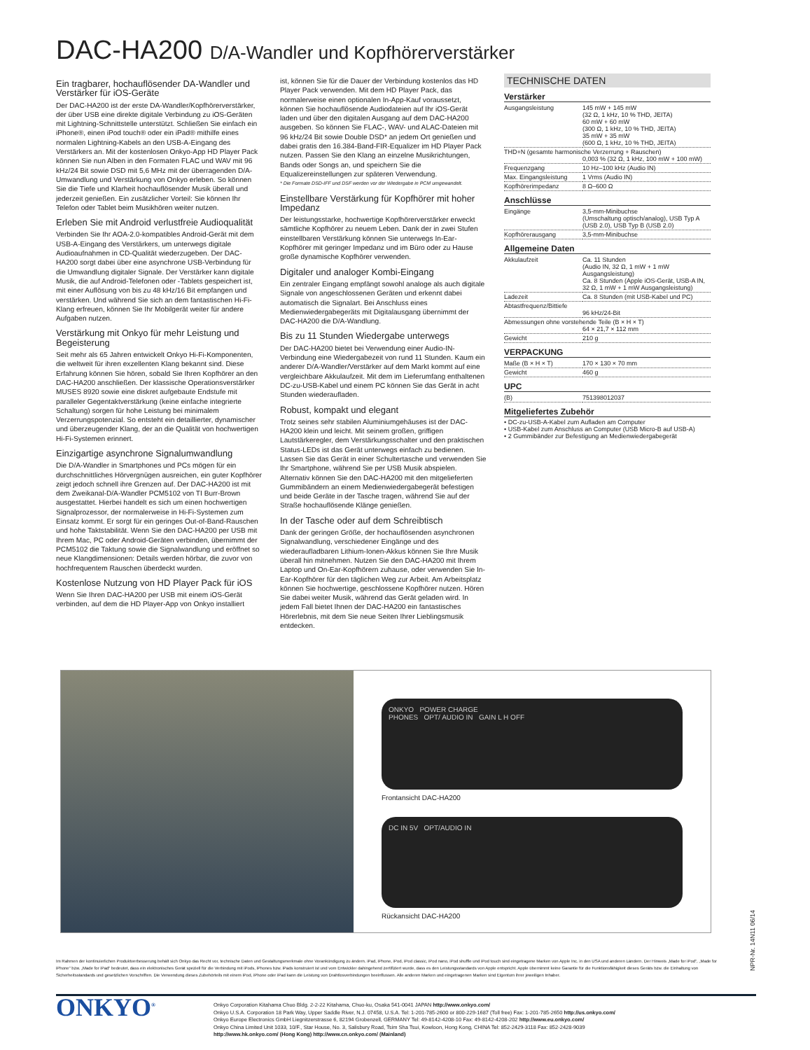DAC-HA200 D/A-Wandler und Kopfhörerverstärker
Ein tragbarer, hochauflösender DA-Wandler und Verstärker für iOS-Geräte
Der DAC-HA200 ist der erste DA-Wandler/Kopfhörerverstärker, der über USB eine direkte digitale Verbindung zu iOS-Geräten mit Lightning-Schnittstelle unterstützt. Schließen Sie einfach ein iPhone®, einen iPod touch® oder ein iPad® mithilfe eines normalen Lightning-Kabels an den USB-A-Eingang des Verstärkers an. Mit der kostenlosen Onkyo-App HD Player Pack können Sie nun Alben in den Formaten FLAC und WAV mit 96 kHz/24 Bit sowie DSD mit 5,6 MHz mit der überragenden D/A-Umwandlung und Verstärkung von Onkyo erleben. So können Sie die Tiefe und Klarheit hochauflösender Musik überall und jederzeit genießen. Ein zusätzlicher Vorteil: Sie können Ihr Telefon oder Tablet beim Musikhören weiter nutzen.
Erleben Sie mit Android verlustfreie Audioqualität
Verbinden Sie Ihr AOA-2.0-kompatibles Android-Gerät mit dem USB-A-Eingang des Verstärkers, um unterwegs digitale Audioaufnahmen in CD-Qualität wiederzugeben. Der DAC-HA200 sorgt dabei über eine asynchrone USB-Verbindung für die Umwandlung digitaler Signale. Der Verstärker kann digitale Musik, die auf Android-Telefonen oder -Tablets gespeichert ist, mit einer Auflösung von bis zu 48 kHz/16 Bit empfangen und verstärken. Und während Sie sich an dem fantastischen Hi-Fi-Klang erfreuen, können Sie Ihr Mobilgerät weiter für andere Aufgaben nutzen.
Verstärkung mit Onkyo für mehr Leistung und Begeisterung
Seit mehr als 65 Jahren entwickelt Onkyo Hi-Fi-Komponenten, die weltweit für ihren exzellenten Klang bekannt sind. Diese Erfahrung können Sie hören, sobald Sie Ihren Kopfhörer an den DAC-HA200 anschließen. Der klassische Operationsverstärker MUSES 8920 sowie eine diskret aufgebaute Endstufe mit paralleler Gegentaktverstärkung (keine einfache integrierte Schaltung) sorgen für hohe Leistung bei minimalem Verzerrungspotenzial. So entsteht ein detaillierter, dynamischer und überzeugender Klang, der an die Qualität von hochwertigen Hi-Fi-Systemen erinnert.
Einzigartige asynchrone Signalumwandlung
Die D/A-Wandler in Smartphones und PCs mögen für ein durchschnittliches Hörvergnügen ausreichen, ein guter Kopfhörer zeigt jedoch schnell ihre Grenzen auf. Der DAC-HA200 ist mit dem Zweikanal-D/A-Wandler PCM5102 von TI Burr-Brown ausgestattet. Hierbei handelt es sich um einen hochwertigen Signalprozessor, der normalerweise in Hi-Fi-Systemen zum Einsatz kommt. Er sorgt für ein geringes Out-of-Band-Rauschen und hohe Taktstabilität. Wenn Sie den DAC-HA200 per USB mit Ihrem Mac, PC oder Android-Geräten verbinden, übernimmt der PCM5102 die Taktung sowie die Signalwandlung und eröffnet so neue Klangdimensionen: Details werden hörbar, die zuvor von hochfrequentem Rauschen überdeckt wurden.
Kostenlose Nutzung von HD Player Pack für iOS
Wenn Sie Ihren DAC-HA200 per USB mit einem iOS-Gerät verbinden, auf dem die HD Player-App von Onkyo installiert
ist, können Sie für die Dauer der Verbindung kostenlos das HD Player Pack verwenden. Mit dem HD Player Pack, das normalerweise einen optionalen In-App-Kauf voraussetzt, können Sie hochauflösende Audiodateien auf Ihr iOS-Gerät laden und über den digitalen Ausgang auf dem DAC-HA200 ausgeben. So können Sie FLAC-, WAV- und ALAC-Dateien mit 96 kHz/24 Bit sowie Double DSD* an jedem Ort genießen und dabei gratis den 16.384-Band-FIR-Equalizer im HD Player Pack nutzen. Passen Sie den Klang an einzelne Musikrichtungen, Bands oder Songs an, und speichern Sie die Equalizereinstellungen zur späteren Verwendung.
* Die Formate DSD-IFF und DSF werden vor der Wiedergabe in PCM umgewandelt.
Einstellbare Verstärkung für Kopfhörer mit hoher Impedanz
Der leistungsstarke, hochwertige Kopfhörerverstärker erweckt sämtliche Kopfhörer zu neuem Leben. Dank der in zwei Stufen einstellbaren Verstärkung können Sie unterwegs In-Ear-Kopfhörer mit geringer Impedanz und im Büro oder zu Hause große dynamische Kopfhörer verwenden.
Digitaler und analoger Kombi-Eingang
Ein zentraler Eingang empfängt sowohl analoge als auch digitale Signale von angeschlossenen Geräten und erkennt dabei automatisch die Signalart. Bei Anschluss eines Medienwiedergabegeräts mit Digitalausgang übernimmt der DAC-HA200 die D/A-Wandlung.
Bis zu 11 Stunden Wiedergabe unterwegs
Der DAC-HA200 bietet bei Verwendung einer Audio-IN-Verbindung eine Wiedergabezeit von rund 11 Stunden. Kaum ein anderer D/A-Wandler/Verstärker auf dem Markt kommt auf eine vergleichbare Akkulaufzeit. Mit dem im Lieferumfang enthaltenen DC-zu-USB-Kabel und einem PC können Sie das Gerät in acht Stunden wiederaufladen.
Robust, kompakt und elegant
Trotz seines sehr stabilen Aluminiumgehäuses ist der DAC-HA200 klein und leicht. Mit seinem großen, griffigen Lautstärkeregler, dem Verstärkungsschalter und den praktischen Status-LEDs ist das Gerät unterwegs einfach zu bedienen. Lassen Sie das Gerät in einer Schultertasche und verwenden Sie Ihr Smartphone, während Sie per USB Musik abspielen. Alternativ können Sie den DAC-HA200 mit den mitgelieferten Gummibändern an einem Medienwiedergabegerät befestigen und beide Geräte in der Tasche tragen, während Sie auf der Straße hochauflösende Klänge genießen.
In der Tasche oder auf dem Schreibtisch
Dank der geringen Größe, der hochauflösenden asynchronen Signalwandlung, verschiedener Eingänge und des wiederaufladbaren Lithium-Ionen-Akkus können Sie Ihre Musik überall hin mitnehmen. Nutzen Sie den DAC-HA200 mit Ihrem Laptop und On-Ear-Kopfhörern zuhause, oder verwenden Sie In-Ear-Kopfhörer für den täglichen Weg zur Arbeit. Am Arbeitsplatz können Sie hochwertige, geschlossene Kopfhörer nutzen. Hören Sie dabei weiter Musik, während das Gerät geladen wird. In jedem Fall bietet Ihnen der DAC-HA200 ein fantastisches Hörerlebnis, mit dem Sie neue Seiten Ihrer Lieblingsmusik entdecken.
TECHNISCHE DATEN
Verstärker
| Ausgangsleistung | 145 mW + 145 mW (32 Ω, 1 kHz, 10 % THD, JEITA) 60 mW + 60 mW (300 Ω, 1 kHz, 10 % THD, JEITA) 35 mW + 35 mW (600 Ω, 1 kHz, 10 % THD, JEITA) |
| THD+N (gesamte harmonische Verzerrung + Rauschen) 0,003 % (32 Ω, 1 kHz, 100 mW + 100 mW) | |
| Frequenzgang | 10 Hz–100 kHz (Audio IN) |
| Max. Eingangsleistung | 1 Vrms (Audio IN) |
| Kopfhörerimpedanz | 8 Ω–600 Ω |
Anschlüsse
| Eingänge | 3,5-mm-Minibuchse (Umschaltung optisch/analog), USB Typ A (USB 2.0), USB Typ B (USB 2.0) |
| Kopfhörerausgang | 3,5-mm-Minibuchse |
Allgemeine Daten
| Akkulaufzeit | Ca. 11 Stunden (Audio IN, 32 Ω, 1 mW + 1 mW Ausgangsleistung) Ca. 8 Stunden (Apple iOS-Gerät, USB-A IN, 32 Ω, 1 mW + 1 mW Ausgangsleistung) |
| Ladezeit | Ca. 8 Stunden (mit USB-Kabel und PC) |
| Abtastfrequenz/Bittiefe | 96 kHz/24-Bit |
| Abmessungen ohne vorstehende Teile (B × H × T) 64 × 21,7 × 112 mm | |
| Gewicht | 210 g |
VERPACKUNG
| Maße (B × H × T) | 170 × 130 × 70 mm |
| Gewicht | 460 g |
UPC
| (B) | 751398012037 |
Mitgeliefertes Zubehör
• DC-zu-USB-A-Kabel zum Aufladen am Computer
• USB-Kabel zum Anschluss an Computer (USB Micro-B auf USB-A)
• 2 Gummibänder zur Befestigung an Medienwiedergabegerät
ONKYO POWER CHARGE
PHONES OPT/ AUDIO IN GAIN L H OFF
Frontansicht DAC-HA200
DC IN 5V OPT/AUDIO IN
Rückansicht DAC-HA200
Im Rahmen der kontinuierlichen Produktverbesserung behält sich Onkyo das Recht vor, technische Daten und Gestaltungsmerkmale ohne Vorankündigung zu ändern. iPad, iPhone, iPod, iPod classic, iPod nano, iPod shuffle und iPod touch sind eingetragene Marken von Apple Inc. in den USA und anderen Ländern. Der Hinweis „Made for iPod“, „Made for iPhone“ bzw. „Made for iPad“ bedeutet, dass ein elektronisches Gerät speziell für die Verbindung mit iPods, iPhones bzw. iPads konstruiert ist und vom Entwickler dahingehend zertifiziert wurde, dass es den Leistungsstandards von Apple entspricht. Apple übernimmt keine Garantie für die Funktionsfähigkeit dieses Geräts bzw. die Einhaltung von Sicherheitsstandards und gesetzlichen Vorschriften. Die Verwendung dieses Zubehörteils mit einem iPod, iPhone oder iPad kann die Leistung von Drahtlosverbindungen beeinflussen. Alle anderen Marken und eingetragenen Marken sind Eigentum ihrer jeweiligen Inhaber.
NPR-Nr. 14N11 06/14
ONKYO<sup>®</sup> Onkyo Corporation Kitahama Chuo Bldg. 2-2-22 Kitahama, Chuo-ku, Osaka 541-0041 JAPAN http://www.onkyo.com/
Onkyo U.S.A. Corporation 18 Park Way, Upper Saddle River, N.J. 07458, U.S.A. Tel: 1-201-785-2600 or 800-229-1687 (Toll free) Fax: 1-201-785-2650 http://us.onkyo.com/
Onkyo Europe Electronics GmbH Liegnitzerstrasse 6, 82194 Grobenzell, GERMANY Tel: 49-8142-4208-10 Fax: 49-8142-4208-202 http://www.eu.onkyo.com/
Onkyo China Limited Unit 1033, 10/F., Star House, No. 3, Salisbury Road, Tsim Sha Tsui, Kowloon, Hong Kong, CHINA Tel: 852-2429-3118 Fax: 852-2428-9039
http://www.hk.onkyo.com/ (Hong Kong) http://www.cn.onkyo.com/ (Mainland)